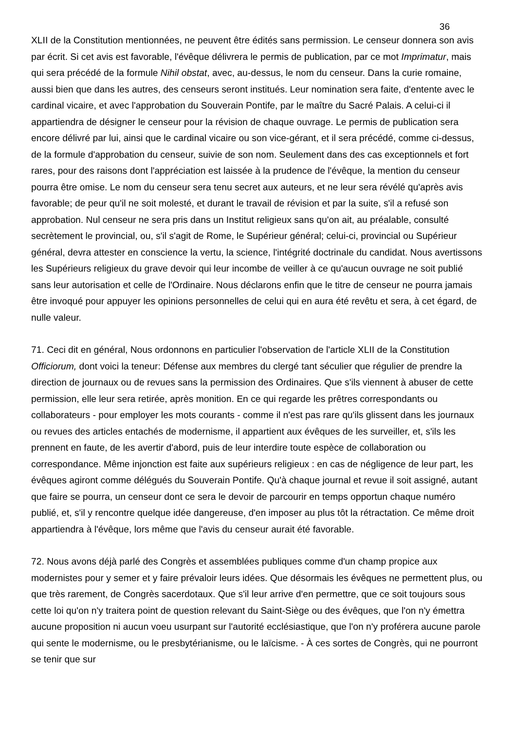36
XLII de la Constitution mentionnées, ne peuvent être édités sans permission. Le censeur donnera son avis par écrit. Si cet avis est favorable, l'évêque délivrera le permis de publication, par ce mot Imprimatur, mais qui sera précédé de la formule Nihil obstat, avec, au-dessus, le nom du censeur. Dans la curie romaine, aussi bien que dans les autres, des censeurs seront institués. Leur nomination sera faite, d'entente avec le cardinal vicaire, et avec l'approbation du Souverain Pontife, par le maître du Sacré Palais. A celui-ci il appartiendra de désigner le censeur pour la révision de chaque ouvrage. Le permis de publication sera encore délivré par lui, ainsi que le cardinal vicaire ou son vice-gérant, et il sera précédé, comme ci-dessus, de la formule d'approbation du censeur, suivie de son nom. Seulement dans des cas exceptionnels et fort rares, pour des raisons dont l'appréciation est laissée à la prudence de l'évêque, la mention du censeur pourra être omise. Le nom du censeur sera tenu secret aux auteurs, et ne leur sera révélé qu'après avis favorable; de peur qu'il ne soit molesté, et durant le travail de révision et par la suite, s'il a refusé son approbation. Nul censeur ne sera pris dans un Institut religieux sans qu'on ait, au préalable, consulté secrètement le provincial, ou, s'il s'agit de Rome, le Supérieur général; celui-ci, provincial ou Supérieur général, devra attester en conscience la vertu, la science, l'intégrité doctrinale du candidat. Nous avertissons les Supérieurs religieux du grave devoir qui leur incombe de veiller à ce qu'aucun ouvrage ne soit publié sans leur autorisation et celle de l'Ordinaire. Nous déclarons enfin que le titre de censeur ne pourra jamais être invoqué pour appuyer les opinions personnelles de celui qui en aura été revêtu et sera, à cet égard, de nulle valeur.
71. Ceci dit en général, Nous ordonnons en particulier l'observation de l'article XLII de la Constitution Officiorum, dont voici la teneur: Défense aux membres du clergé tant séculier que régulier de prendre la direction de journaux ou de revues sans la permission des Ordinaires. Que s'ils viennent à abuser de cette permission, elle leur sera retirée, après monition. En ce qui regarde les prêtres correspondants ou collaborateurs - pour employer les mots courants - comme il n'est pas rare qu'ils glissent dans les journaux ou revues des articles entachés de modernisme, il appartient aux évêques de les surveiller, et, s'ils les prennent en faute, de les avertir d'abord, puis de leur interdire toute espèce de collaboration ou correspondance. Même injonction est faite aux supérieurs religieux : en cas de négligence de leur part, les évêques agiront comme délégués du Souverain Pontife. Qu'à chaque journal et revue il soit assigné, autant que faire se pourra, un censeur dont ce sera le devoir de parcourir en temps opportun chaque numéro publié, et, s'il y rencontre quelque idée dangereuse, d'en imposer au plus tôt la rétractation. Ce même droit appartiendra à l'évêque, lors même que l'avis du censeur aurait été favorable.
72. Nous avons déjà parlé des Congrès et assemblées publiques comme d'un champ propice aux modernistes pour y semer et y faire prévaloir leurs idées. Que désormais les évêques ne permettent plus, ou que très rarement, de Congrès sacerdotaux. Que s'il leur arrive d'en permettre, que ce soit toujours sous cette loi qu'on n'y traitera point de question relevant du Saint-Siège ou des évêques, que l'on n'y émettra aucune proposition ni aucun voeu usurpant sur l'autorité ecclésiastique, que l'on n'y proférera aucune parole qui sente le modernisme, ou le presbytérianisme, ou le laïcisme. - À ces sortes de Congrès, qui ne pourront se tenir que sur